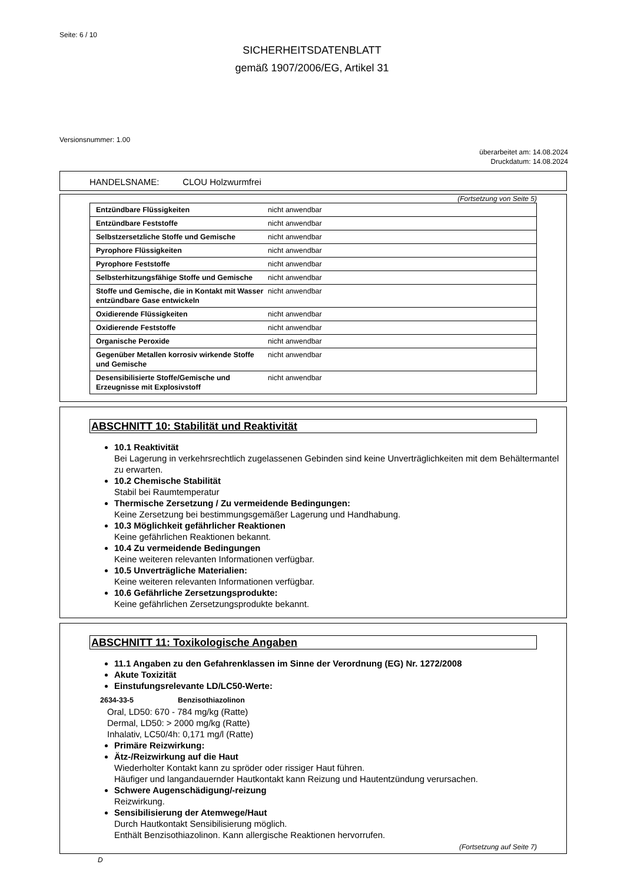Seite: 6 / 10
SICHERHEITSDATENBLATT
gemäß 1907/2006/EG, Artikel 31
Versionsnummer: 1.00
überarbeitet am: 14.08.2024
Druckdatum: 14.08.2024
HANDELSNAME: CLOU Holzwurmfrei
(Fortsetzung von Seite 5)
| Entzündbare Flüssigkeiten | nicht anwendbar |
| Entzündbare Feststoffe | nicht anwendbar |
| Selbstzersetzliche Stoffe und Gemische | nicht anwendbar |
| Pyrophore Flüssigkeiten | nicht anwendbar |
| Pyrophore Feststoffe | nicht anwendbar |
| Selbsterhitzungsfähige Stoffe und Gemische | nicht anwendbar |
| Stoffe und Gemische, die in Kontakt mit Wasser entzündbare Gase entwickeln | nicht anwendbar |
| Oxidierende Flüssigkeiten | nicht anwendbar |
| Oxidierende Feststoffe | nicht anwendbar |
| Organische Peroxide | nicht anwendbar |
| Gegenüber Metallen korrosiv wirkende Stoffe und Gemische | nicht anwendbar |
| Desensibilisierte Stoffe/Gemische und Erzeugnisse mit Explosivstoff | nicht anwendbar |
ABSCHNITT 10: Stabilität und Reaktivität
10.1 Reaktivität
Bei Lagerung in verkehrsrechtlich zugelassenen Gebinden sind keine Unverträglichkeiten mit dem Behältermantel zu erwarten.
10.2 Chemische Stabilität
Stabil bei Raumtemperatur
Thermische Zersetzung / Zu vermeidende Bedingungen:
Keine Zersetzung bei bestimmungsgemäßer Lagerung und Handhabung.
10.3 Möglichkeit gefährlicher Reaktionen
Keine gefährlichen Reaktionen bekannt.
10.4 Zu vermeidende Bedingungen
Keine weiteren relevanten Informationen verfügbar.
10.5 Unverträgliche Materialien:
Keine weiteren relevanten Informationen verfügbar.
10.6 Gefährliche Zersetzungsprodukte:
Keine gefährlichen Zersetzungsprodukte bekannt.
ABSCHNITT 11: Toxikologische Angaben
11.1 Angaben zu den Gefahrenklassen im Sinne der Verordnung (EG) Nr. 1272/2008
Akute Toxizität
Einstufungsrelevante LD/LC50-Werte:
2634-33-5 Benzisothiazolinon
Oral, LD50: 670 - 784 mg/kg (Ratte)
Dermal, LD50: > 2000 mg/kg (Ratte)
Inhalativ, LC50/4h: 0,171 mg/l (Ratte)
Primäre Reizwirkung:
Ätz-/Reizwirkung auf die Haut
Wiederholter Kontakt kann zu spröder oder rissiger Haut führen.
Häufiger und langandauernder Hautkontakt kann Reizung und Hautentzündung verursachen.
Schwere Augenschädigung/-reizung
Reizwirkung.
Sensibilisierung der Atemwege/Haut
Durch Hautkontakt Sensibilisierung möglich.
Enthält Benzisothiazolinon. Kann allergische Reaktionen hervorrufen.
(Fortsetzung auf Seite 7)
D